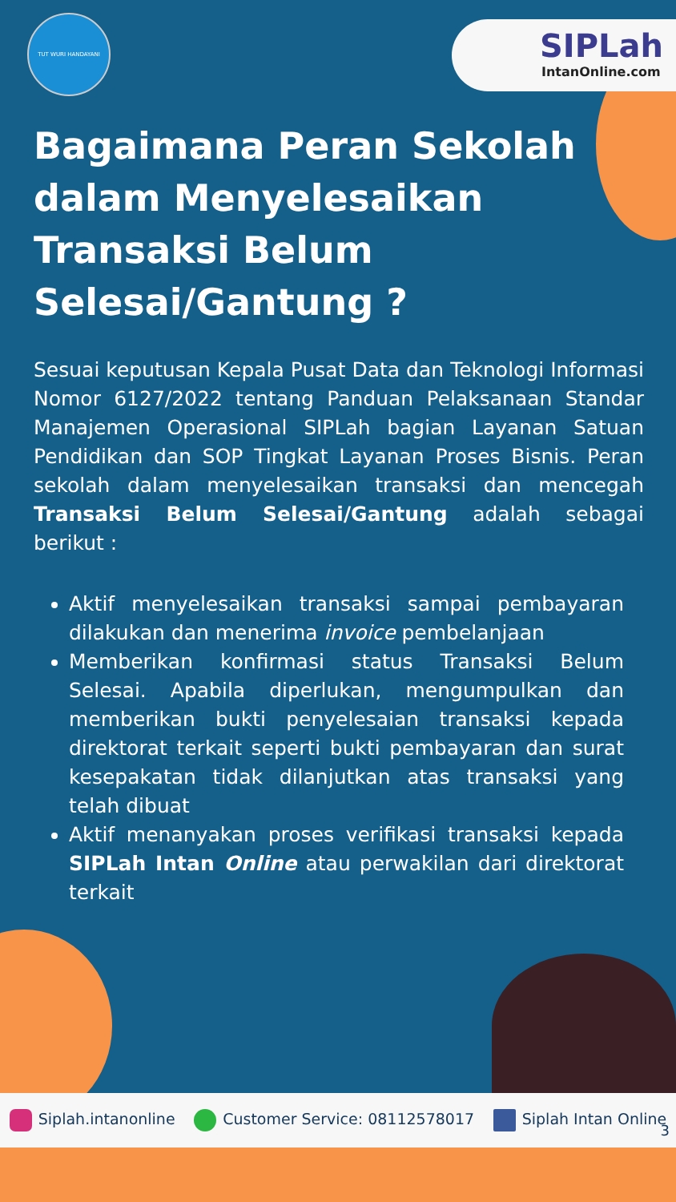TUT WURI HANDAYANI
SIPLah
IntanOnline.com
Bagaimana Peran Sekolah dalam Menyelesaikan Transaksi Belum Selesai/Gantung ?
Sesuai keputusan Kepala Pusat Data dan Teknologi Informasi Nomor 6127/2022 tentang Panduan Pelaksanaan Standar Manajemen Operasional SIPLah bagian Layanan Satuan Pendidikan dan SOP Tingkat Layanan Proses Bisnis. Peran sekolah dalam menyelesaikan transaksi dan mencegah Transaksi Belum Selesai/Gantung adalah sebagai berikut :
Aktif menyelesaikan transaksi sampai pembayaran dilakukan dan menerima invoice pembelanjaan
Memberikan konfirmasi status Transaksi Belum Selesai. Apabila diperlukan, mengumpulkan dan memberikan bukti penyelesaian transaksi kepada direktorat terkait seperti bukti pembayaran dan surat kesepakatan tidak dilanjutkan atas transaksi yang telah dibuat
Aktif menanyakan proses verifikasi transaksi kepada SIPLah Intan Online atau perwakilan dari direktorat terkait
Siplah.intanonline Customer Service: 08112578017 Siplah Intan Online
3